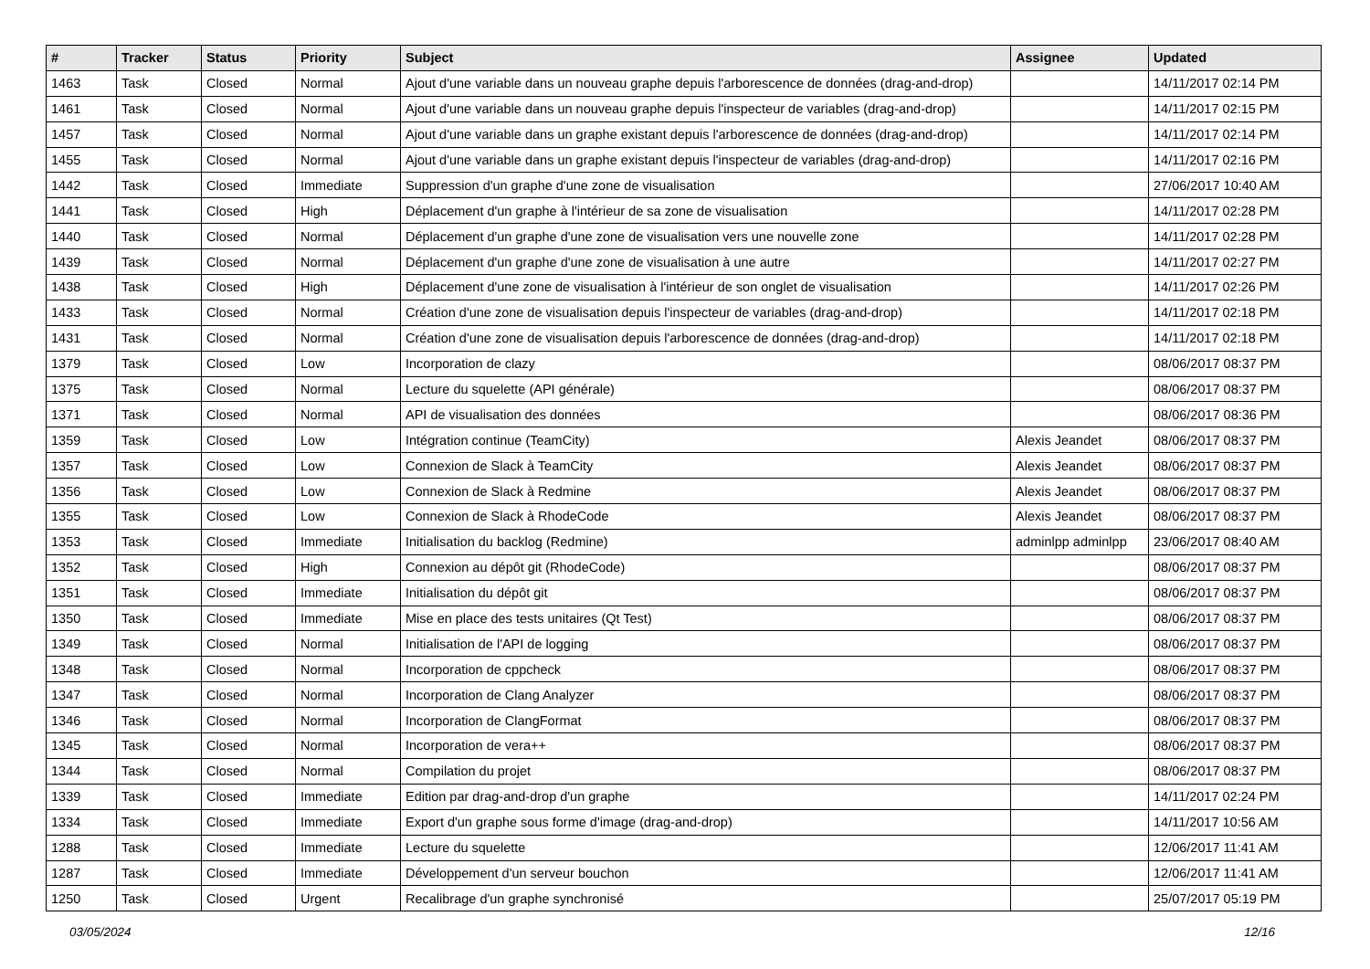| # | Tracker | Status | Priority | Subject | Assignee | Updated |
| --- | --- | --- | --- | --- | --- | --- |
| 1463 | Task | Closed | Normal | Ajout d'une variable dans un nouveau graphe depuis l'arborescence de données (drag-and-drop) | | 14/11/2017 02:14 PM |
| 1461 | Task | Closed | Normal | Ajout d'une variable dans un nouveau graphe depuis l'inspecteur de variables (drag-and-drop) | | 14/11/2017 02:15 PM |
| 1457 | Task | Closed | Normal | Ajout d'une variable dans un graphe existant depuis l'arborescence de données (drag-and-drop) | | 14/11/2017 02:14 PM |
| 1455 | Task | Closed | Normal | Ajout d'une variable dans un graphe existant depuis l'inspecteur de variables (drag-and-drop) | | 14/11/2017 02:16 PM |
| 1442 | Task | Closed | Immediate | Suppression d'un graphe d'une zone de visualisation | | 27/06/2017 10:40 AM |
| 1441 | Task | Closed | High | Déplacement d'un graphe à l'intérieur de sa zone de visualisation | | 14/11/2017 02:28 PM |
| 1440 | Task | Closed | Normal | Déplacement d'un graphe d'une zone de visualisation vers une nouvelle zone | | 14/11/2017 02:28 PM |
| 1439 | Task | Closed | Normal | Déplacement d'un graphe d'une zone de visualisation à une autre | | 14/11/2017 02:27 PM |
| 1438 | Task | Closed | High | Déplacement d'une zone de visualisation à l'intérieur de son onglet de visualisation | | 14/11/2017 02:26 PM |
| 1433 | Task | Closed | Normal | Création d'une zone de visualisation depuis l'inspecteur de variables (drag-and-drop) | | 14/11/2017 02:18 PM |
| 1431 | Task | Closed | Normal | Création d'une zone de visualisation depuis l'arborescence de données (drag-and-drop) | | 14/11/2017 02:18 PM |
| 1379 | Task | Closed | Low | Incorporation de clazy | | 08/06/2017 08:37 PM |
| 1375 | Task | Closed | Normal | Lecture du squelette (API générale) | | 08/06/2017 08:37 PM |
| 1371 | Task | Closed | Normal | API de visualisation des données | | 08/06/2017 08:36 PM |
| 1359 | Task | Closed | Low | Intégration continue (TeamCity) | Alexis Jeandet | 08/06/2017 08:37 PM |
| 1357 | Task | Closed | Low | Connexion de Slack à TeamCity | Alexis Jeandet | 08/06/2017 08:37 PM |
| 1356 | Task | Closed | Low | Connexion de Slack à Redmine | Alexis Jeandet | 08/06/2017 08:37 PM |
| 1355 | Task | Closed | Low | Connexion de Slack à RhodeCode | Alexis Jeandet | 08/06/2017 08:37 PM |
| 1353 | Task | Closed | Immediate | Initialisation du backlog (Redmine) | adminlpp adminlpp | 23/06/2017 08:40 AM |
| 1352 | Task | Closed | High | Connexion au dépôt git (RhodeCode) | | 08/06/2017 08:37 PM |
| 1351 | Task | Closed | Immediate | Initialisation du dépôt git | | 08/06/2017 08:37 PM |
| 1350 | Task | Closed | Immediate | Mise en place des tests unitaires (Qt Test) | | 08/06/2017 08:37 PM |
| 1349 | Task | Closed | Normal | Initialisation de l'API de logging | | 08/06/2017 08:37 PM |
| 1348 | Task | Closed | Normal | Incorporation de cppcheck | | 08/06/2017 08:37 PM |
| 1347 | Task | Closed | Normal | Incorporation de Clang Analyzer | | 08/06/2017 08:37 PM |
| 1346 | Task | Closed | Normal | Incorporation de ClangFormat | | 08/06/2017 08:37 PM |
| 1345 | Task | Closed | Normal | Incorporation de vera++ | | 08/06/2017 08:37 PM |
| 1344 | Task | Closed | Normal | Compilation du projet | | 08/06/2017 08:37 PM |
| 1339 | Task | Closed | Immediate | Edition par drag-and-drop d'un graphe | | 14/11/2017 02:24 PM |
| 1334 | Task | Closed | Immediate | Export d'un graphe sous forme d'image (drag-and-drop) | | 14/11/2017 10:56 AM |
| 1288 | Task | Closed | Immediate | Lecture du squelette | | 12/06/2017 11:41 AM |
| 1287 | Task | Closed | Immediate | Développement d'un serveur bouchon | | 12/06/2017 11:41 AM |
| 1250 | Task | Closed | Urgent | Recalibrage d'un graphe synchronisé | | 25/07/2017 05:19 PM |
03/05/2024 12/16